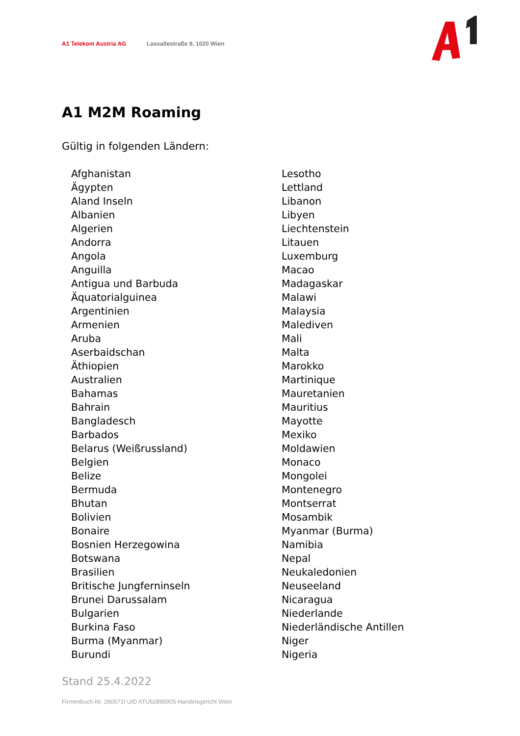A1 Telekom Austria AG Lassallestraße 9, 1020 Wien
A1 M2M Roaming
Gültig in folgenden Ländern:
Afghanistan
Ägypten
Aland Inseln
Albanien
Algerien
Andorra
Angola
Anguilla
Antigua und Barbuda
Äquatorialguinea
Argentinien
Armenien
Aruba
Aserbaidschan
Äthiopien
Australien
Bahamas
Bahrain
Bangladesch
Barbados
Belarus (Weißrussland)
Belgien
Belize
Bermuda
Bhutan
Bolivien
Bonaire
Bosnien Herzegowina
Botswana
Brasilien
Britische Jungferninseln
Brunei Darussalam
Bulgarien
Burkina Faso
Burma (Myanmar)
Burundi
Lesotho
Lettland
Libanon
Libyen
Liechtenstein
Litauen
Luxemburg
Macao
Madagaskar
Malawi
Malaysia
Malediven
Mali
Malta
Marokko
Martinique
Mauretanien
Mauritius
Mayotte
Mexiko
Moldawien
Monaco
Mongolei
Montenegro
Montserrat
Mosambik
Myanmar (Burma)
Namibia
Nepal
Neukaledonien
Neuseeland
Nicaragua
Niederlande
Niederländische Antillen
Niger
Nigeria
Stand 25.4.2022
Firmenbuch-Nr. 280571f UID ATU62895905 Handelsgericht Wien